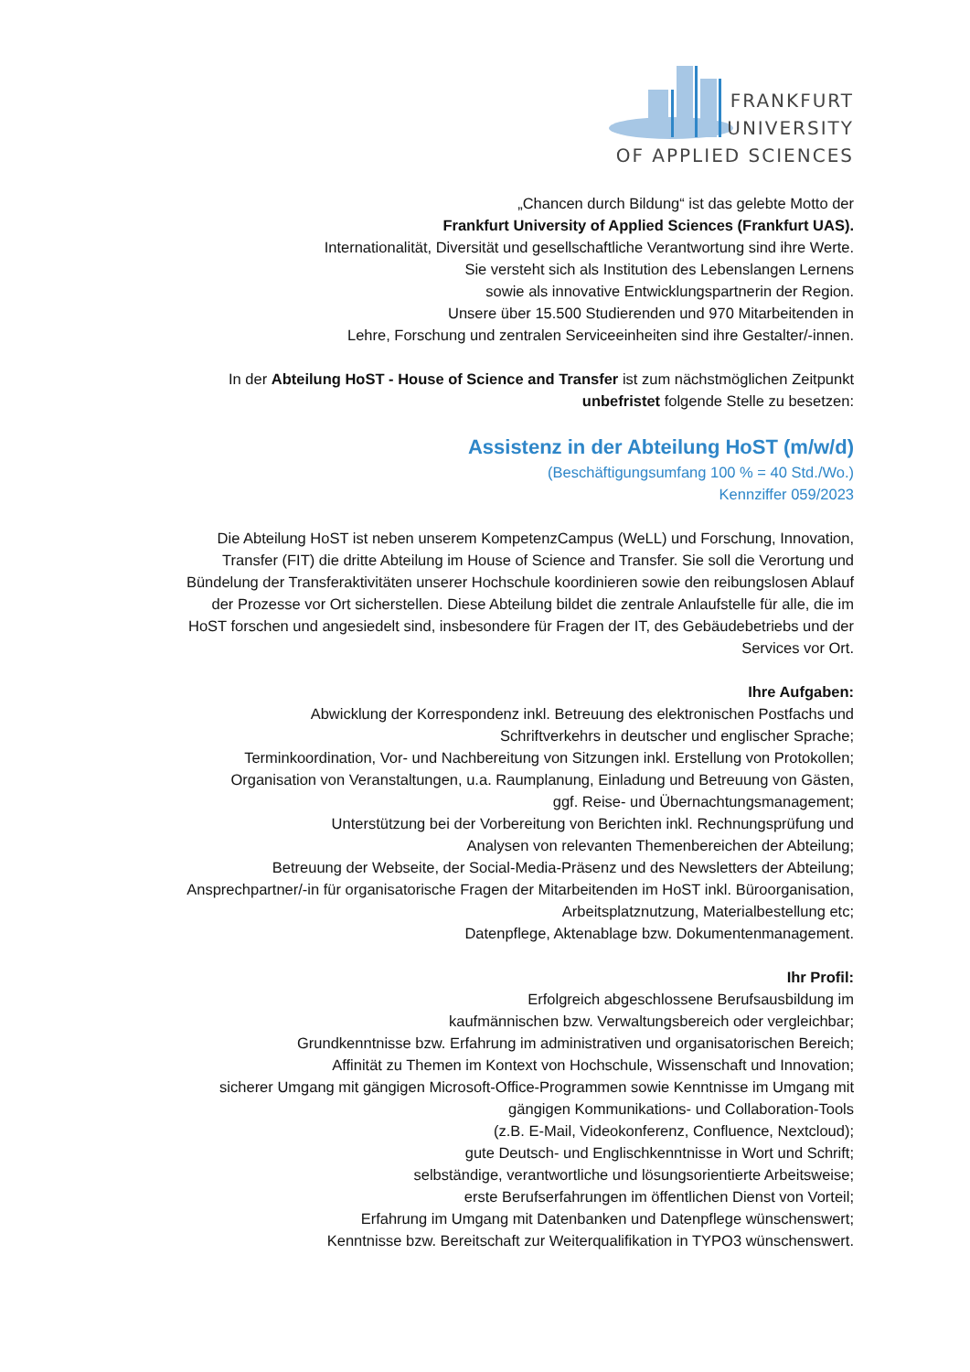FRANKFURT
UNIVERSITY
OF APPLIED SCIENCES
„Chancen durch Bildung“ ist das gelebte Motto der
Frankfurt University of Applied Sciences (Frankfurt UAS).
Internationalität, Diversität und gesellschaftliche Verantwortung sind ihre Werte.
Sie versteht sich als Institution des Lebenslangen Lernens
sowie als innovative Entwicklungspartnerin der Region.
Unsere über 15.500 Studierenden und 970 Mitarbeitenden in
Lehre, Forschung und zentralen Serviceeinheiten sind ihre Gestalter/-innen.
In der Abteilung HoST - House of Science and Transfer ist zum nächstmöglichen Zeitpunkt
unbefristet folgende Stelle zu besetzen:
Assistenz in der Abteilung HoST (m/w/d)
(Beschäftigungsumfang 100 % = 40 Std./Wo.)
Kennziffer 059/2023
Die Abteilung HoST ist neben unserem KompetenzCampus (WeLL) und Forschung, Innovation,
Transfer (FIT) die dritte Abteilung im House of Science and Transfer. Sie soll die Verortung und
Bündelung der Transferaktivitäten unserer Hochschule koordinieren sowie den reibungslosen Ablauf
der Prozesse vor Ort sicherstellen. Diese Abteilung bildet die zentrale Anlaufstelle für alle, die im
HoST forschen und angesiedelt sind, insbesondere für Fragen der IT, des Gebäudebetriebs und der
Services vor Ort.
Ihre Aufgaben:
Abwicklung der Korrespondenz inkl. Betreuung des elektronischen Postfachs und
Schriftverkehrs in deutscher und englischer Sprache;
Terminkoordination, Vor- und Nachbereitung von Sitzungen inkl. Erstellung von Protokollen;
Organisation von Veranstaltungen, u.a. Raumplanung, Einladung und Betreuung von Gästen,
ggf. Reise- und Übernachtungsmanagement;
Unterstützung bei der Vorbereitung von Berichten inkl. Rechnungsprüfung und
Analysen von relevanten Themenbereichen der Abteilung;
Betreuung der Webseite, der Social-Media-Präsenz und des Newsletters der Abteilung;
Ansprechpartner/-in für organisatorische Fragen der Mitarbeitenden im HoST inkl. Büroorganisation,
Arbeitsplatznutzung, Materialbestellung etc;
Datenpflege, Aktenablage bzw. Dokumentenmanagement.
Ihr Profil:
Erfolgreich abgeschlossene Berufsausbildung im
kaufmännischen bzw. Verwaltungsbereich oder vergleichbar;
Grundkenntnisse bzw. Erfahrung im administrativen und organisatorischen Bereich;
Affinität zu Themen im Kontext von Hochschule, Wissenschaft und Innovation;
sicherer Umgang mit gängigen Microsoft-Office-Programmen sowie Kenntnisse im Umgang mit
gängigen Kommunikations- und Collaboration-Tools
(z.B. E-Mail, Videokonferenz, Confluence, Nextcloud);
gute Deutsch- und Englischkenntnisse in Wort und Schrift;
selbständige, verantwortliche und lösungsorientierte Arbeitsweise;
erste Berufserfahrungen im öffentlichen Dienst von Vorteil;
Erfahrung im Umgang mit Datenbanken und Datenpflege wünschenswert;
Kenntnisse bzw. Bereitschaft zur Weiterqualifikation in TYPO3 wünschenswert.